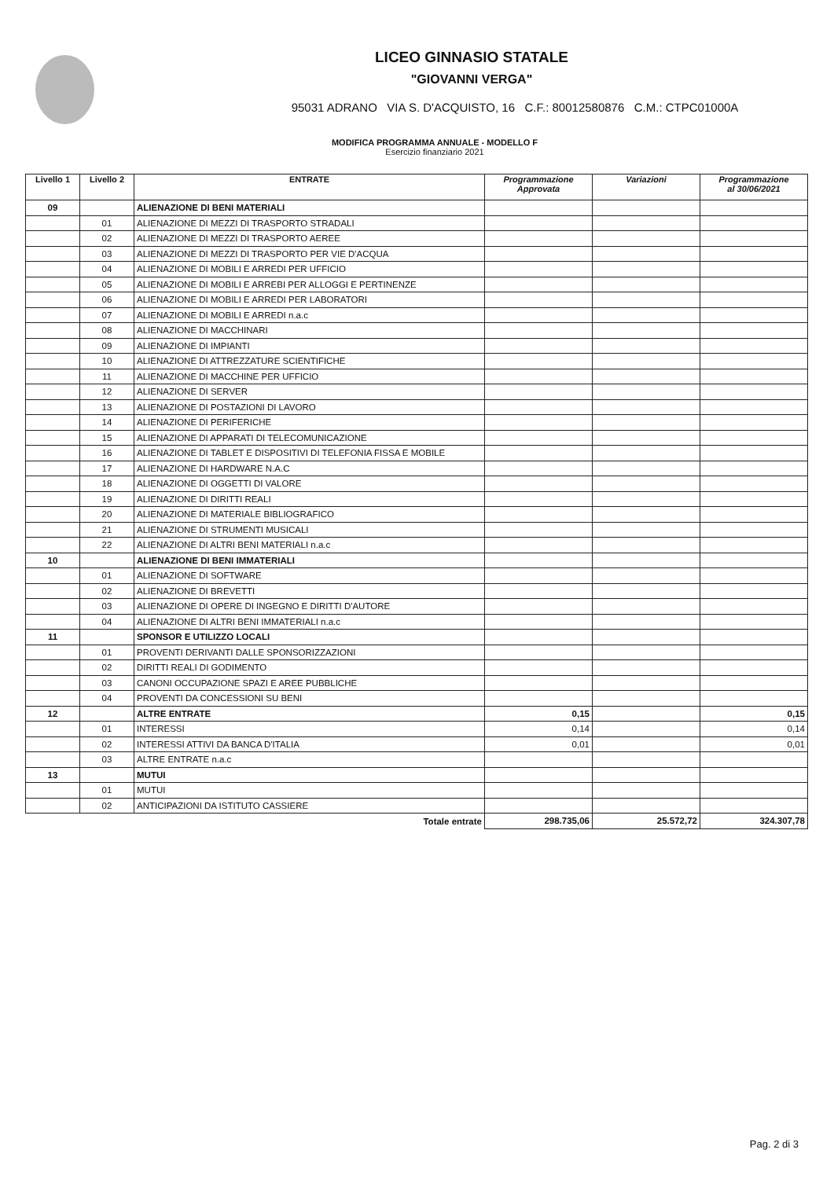LICEO GINNASIO STATALE
"GIOVANNI VERGA"
95031 ADRANO VIA S. D'ACQUISTO, 16 C.F.: 80012580876 C.M.: CTPC01000A
MODIFICA PROGRAMMA ANNUALE - MODELLO F
Esercizio finanziario 2021
| Livello 1 | Livello 2 | ENTRATE | Programmazione Approvata | Variazioni | Programmazione al 30/06/2021 |
| --- | --- | --- | --- | --- | --- |
| 09 | | ALIENAZIONE DI BENI MATERIALI | | | |
| | 01 | ALIENAZIONE DI MEZZI DI TRASPORTO STRADALI | | | |
| | 02 | ALIENAZIONE DI MEZZI DI TRASPORTO AEREE | | | |
| | 03 | ALIENAZIONE DI MEZZI DI TRASPORTO PER VIE D'ACQUA | | | |
| | 04 | ALIENAZIONE DI MOBILI E ARREDI PER UFFICIO | | | |
| | 05 | ALIENAZIONE DI MOBILI E ARREBI PER ALLOGGI E PERTINENZE | | | |
| | 06 | ALIENAZIONE DI MOBILI E ARREDI PER LABORATORI | | | |
| | 07 | ALIENAZIONE DI MOBILI E ARREDI n.a.c | | | |
| | 08 | ALIENAZIONE DI MACCHINARI | | | |
| | 09 | ALIENAZIONE DI IMPIANTI | | | |
| | 10 | ALIENAZIONE DI ATTREZZATURE SCIENTIFICHE | | | |
| | 11 | ALIENAZIONE DI MACCHINE PER UFFICIO | | | |
| | 12 | ALIENAZIONE DI SERVER | | | |
| | 13 | ALIENAZIONE DI POSTAZIONI DI LAVORO | | | |
| | 14 | ALIENAZIONE DI PERIFERICHE | | | |
| | 15 | ALIENAZIONE DI APPARATI DI TELECOMUNICAZIONE | | | |
| | 16 | ALIENAZIONE DI TABLET E DISPOSITIVI DI TELEFONIA FISSA E MOBILE | | | |
| | 17 | ALIENAZIONE DI HARDWARE N.A.C | | | |
| | 18 | ALIENAZIONE DI OGGETTI DI VALORE | | | |
| | 19 | ALIENAZIONE DI DIRITTI REALI | | | |
| | 20 | ALIENAZIONE DI MATERIALE BIBLIOGRAFICO | | | |
| | 21 | ALIENAZIONE DI STRUMENTI MUSICALI | | | |
| | 22 | ALIENAZIONE DI ALTRI BENI MATERIALI n.a.c | | | |
| 10 | | ALIENAZIONE DI BENI IMMATERIALI | | | |
| | 01 | ALIENAZIONE DI SOFTWARE | | | |
| | 02 | ALIENAZIONE DI BREVETTI | | | |
| | 03 | ALIENAZIONE DI OPERE DI INGEGNO E DIRITTI D'AUTORE | | | |
| | 04 | ALIENAZIONE DI ALTRI BENI IMMATERIALI n.a.c | | | |
| 11 | | SPONSOR E UTILIZZO LOCALI | | | |
| | 01 | PROVENTI DERIVANTI DALLE SPONSORIZZAZIONI | | | |
| | 02 | DIRITTI REALI DI GODIMENTO | | | |
| | 03 | CANONI OCCUPAZIONE SPAZI E AREE PUBBLICHE | | | |
| | 04 | PROVENTI DA CONCESSIONI SU BENI | | | |
| 12 | | ALTRE ENTRATE | 0,15 | | 0,15 |
| | 01 | INTERESSI | 0,14 | | 0,14 |
| | 02 | INTERESSI ATTIVI DA BANCA D'ITALIA | 0,01 | | 0,01 |
| | 03 | ALTRE ENTRATE n.a.c | | | |
| 13 | | MUTUI | | | |
| | 01 | MUTUI | | | |
| | 02 | ANTICIPAZIONI DA ISTITUTO CASSIERE | | | |
| | | Totale entrate | 298.735,06 | 25.572,72 | 324.307,78 |
Pag. 2 di 3